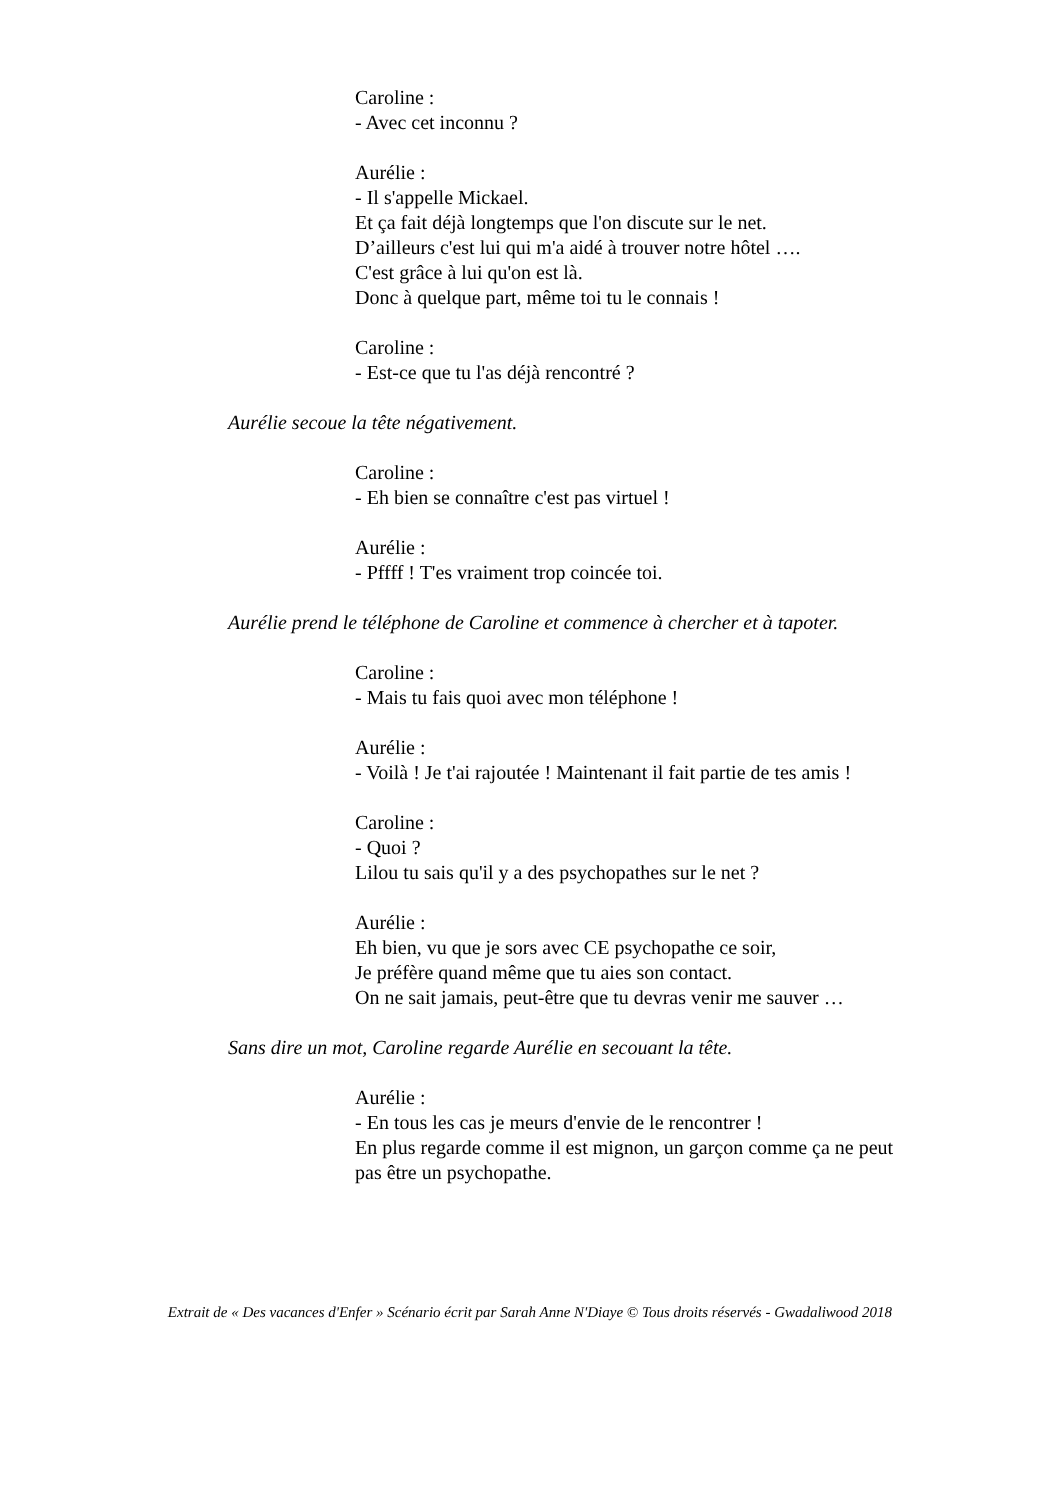Caroline :
- Avec cet inconnu ?
Aurélie :
- Il s'appelle Mickael.
Et ça fait déjà longtemps que l'on discute sur le net.
D’ailleurs c'est lui qui m'a aidé à trouver notre hôtel ….
C'est grâce à lui qu'on est là.
Donc à quelque part, même toi tu le connais !
Caroline :
- Est-ce que tu l'as déjà rencontré ?
Aurélie secoue la tête négativement.
Caroline :
- Eh bien se connaître c'est pas virtuel !
Aurélie :
- Pffff ! T'es vraiment trop coincée toi.
Aurélie prend le téléphone de Caroline et commence à chercher et à tapoter.
Caroline :
- Mais tu fais quoi avec mon téléphone !
Aurélie :
- Voilà ! Je t'ai rajoutée ! Maintenant il fait partie de tes amis !
Caroline :
- Quoi ?
Lilou tu sais qu'il y a des psychopathes sur le net ?
Aurélie :
Eh bien, vu que je sors avec CE psychopathe ce soir,
Je préfère quand même que tu aies son contact.
On ne sait jamais, peut-être que tu devras venir me sauver …
Sans dire un mot, Caroline regarde Aurélie en secouant la tête.
Aurélie :
- En tous les cas je meurs d'envie de le rencontrer !
En plus regarde comme il est mignon, un garçon comme ça ne peut
pas être un psychopathe.
Extrait de « Des vacances d'Enfer » Scénario écrit par Sarah Anne N'Diaye © Tous droits réservés - Gwadaliwood 2018